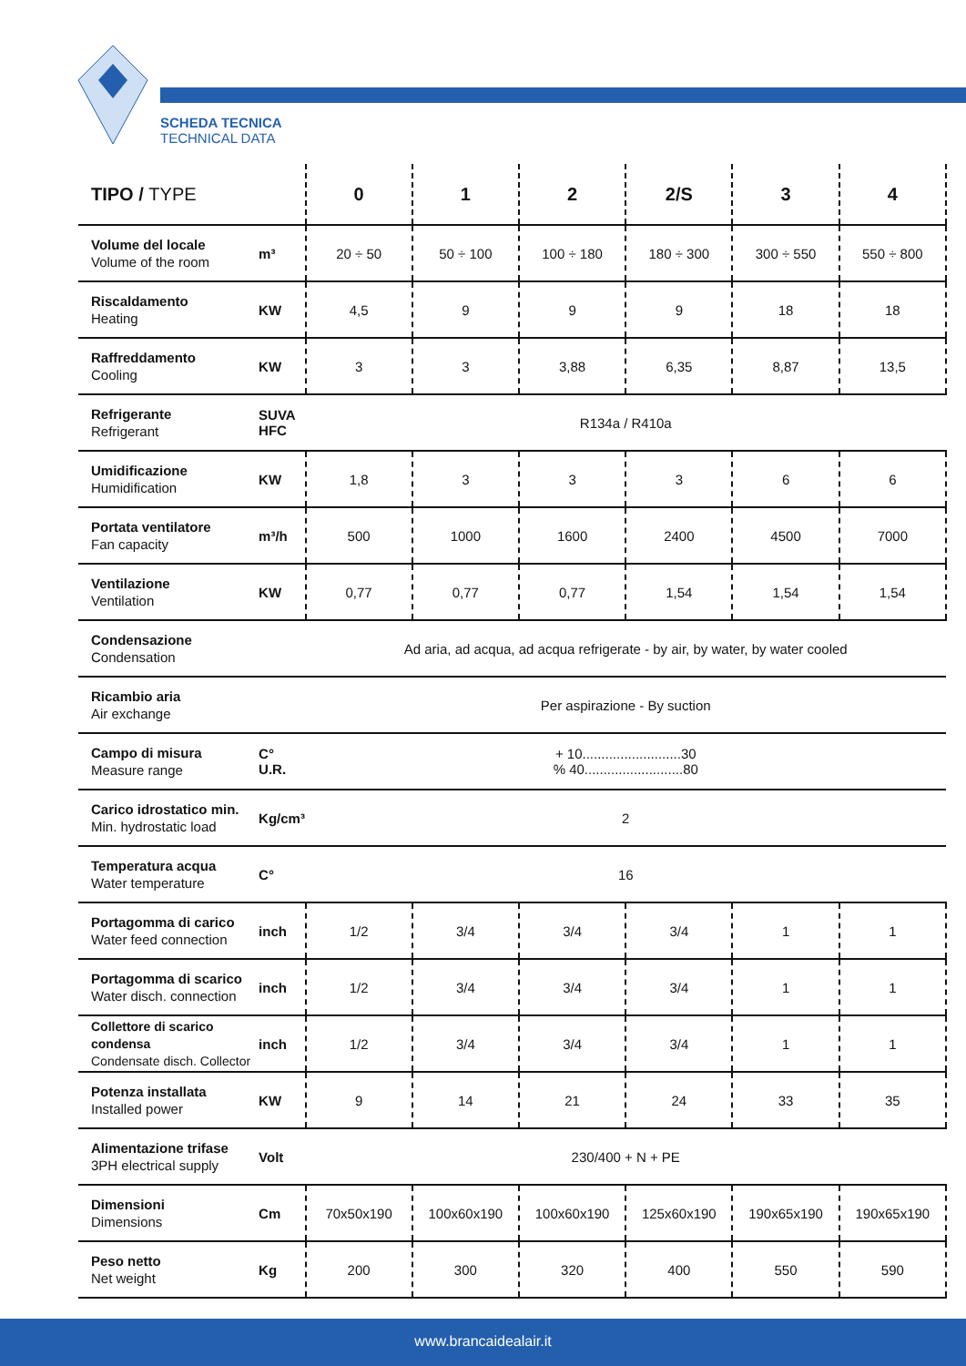SCHEDA TECNICA
TECHNICAL DATA
| TIPO / TYPE | | 0 | 1 | 2 | 2/S | 3 | 4 |
| --- | --- | --- | --- | --- | --- | --- | --- |
| Volume del locale Volume of the room | m³ | 20 ÷ 50 | 50 ÷ 100 | 100 ÷ 180 | 180 ÷ 300 | 300 ÷ 550 | 550 ÷ 800 |
| Riscaldamento Heating | KW | 4,5 | 9 | 9 | 9 | 18 | 18 |
| Raffreddamento Cooling | KW | 3 | 3 | 3,88 | 6,35 | 8,87 | 13,5 |
| Refrigerante Refrigerant | SUVA HFC | R134a / R410a | | | | | |
| Umidificazione Humidification | KW | 1,8 | 3 | 3 | 3 | 6 | 6 |
| Portata ventilatore Fan capacity | m³/h | 500 | 1000 | 1600 | 2400 | 4500 | 7000 |
| Ventilazione Ventilation | KW | 0,77 | 0,77 | 0,77 | 1,54 | 1,54 | 1,54 |
| Condensazione Condensation | | Ad aria, ad acqua, ad acqua refrigerate - by air, by water, by water cooled | | | | | |
| Ricambio aria Air exchange | | Per aspirazione - By suction | | | | | |
| Campo di misura Measure range | C° U.R. | + 10..........................30 % 40..........................80 | | | | | |
| Carico idrostatico min. Min. hydrostatic load | Kg/cm³ | 2 | | | | | |
| Temperatura acqua Water temperature | C° | 16 | | | | | |
| Portagomma di carico Water feed connection | inch | 1/2 | 3/4 | 3/4 | 3/4 | 1 | 1 |
| Portagomma di scarico Water disch. connection | inch | 1/2 | 3/4 | 3/4 | 3/4 | 1 | 1 |
| Collettore di scarico condensa Condensate disch. Collector | inch | 1/2 | 3/4 | 3/4 | 3/4 | 1 | 1 |
| Potenza installata Installed power | KW | 9 | 14 | 21 | 24 | 33 | 35 |
| Alimentazione trifase 3PH electrical supply | Volt | 230/400 + N + PE | | | | | |
| Dimensioni Dimensions | Cm | 70x50x190 | 100x60x190 | 100x60x190 | 125x60x190 | 190x65x190 | 190x65x190 |
| Peso netto Net weight | Kg | 200 | 300 | 320 | 400 | 550 | 590 |
www.brancaidealair.it